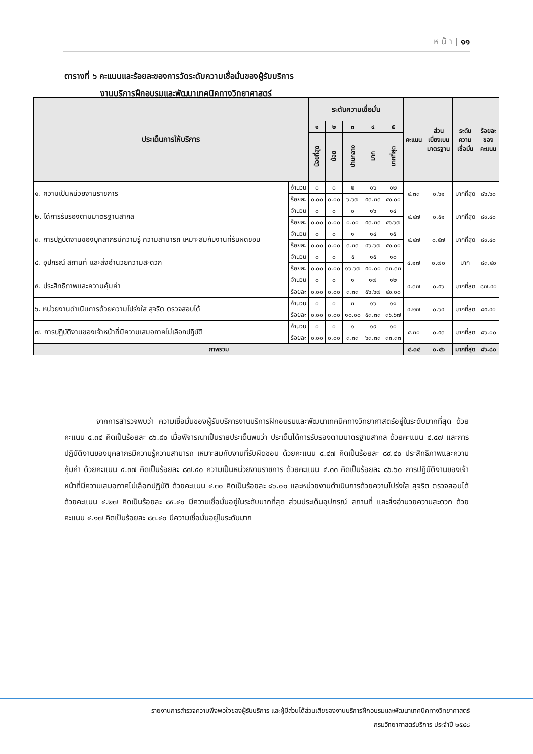ห น้ า | ๑๑
ตารางที่ ๖ คะแนนและร้อยละของการวัดระดับความเชื่อมั่นของผู้รับบริการ
งานบริการฝึกอบรมและพัฒนาเทคนิคทางวิทยาศาสตร์
| ประเด็นการให้บริการ | | ระดับความเชื่อมั่น | | | | | คะแนน | ส่วน เบี่ยงเบน มาตรฐาน | ระดับ ความ เชื่อมั่น | ร้อยละ ของ คะแนน |
| --- | --- | --- | --- | --- | --- | --- | --- | --- | --- | --- |
| | | ๑ | ๒ | ๓ | ๔ | ๕ | | | | |
| | | น้อยที่สุด | น้อย | ปานกลาง | มาก | มากที่สุด | | | | |
| ๑. ความเป็นหน่วยงานราชการ | จำนวน | ๐ | ๐ | ๒ | ๑๖ | ๑๒ | ๔.๓๓ | ๐.๖๑ | มากที่สุด | ๘๖.๖๐ |
| | ร้อยละ | ๐.๐๐ | ๐.๐๐ | ๖.๖๗ | ๕๓.๓๓ | ๔๐.๐๐ | | | | |
| ๒. ได้การรับรองตามมาตรฐานสากล | จำนวน | ๐ | ๐ | ๐ | ๑๖ | ๑๔ | ๔.๔๗ | ๐.๕๑ | มากที่สุด | ๘๙.๔๐ |
| | ร้อยละ | ๐.๐๐ | ๐.๐๐ | ๐.๐๐ | ๕๓.๓๓ | ๔๖.๖๗ | | | | |
| ๓. การปฏิบัติงานของบุคลากรมีความรู้ ความสามารถ เหมาะสมกับงานที่รับผิดชอบ | จำนวน | ๐ | ๐ | ๑ | ๑๔ | ๑๕ | ๔.๔๗ | ๐.๕๗ | มากที่สุด | ๘๙.๔๐ |
| | ร้อยละ | ๐.๐๐ | ๐.๐๐ | ๓.๓๓ | ๔๖.๖๗ | ๕๐.๐๐ | | | | |
| ๔. อุปกรณ์ สถานที่ และสิ่งอำนวยความสะดวก | จำนวน | ๐ | ๐ | ๕ | ๑๕ | ๑๐ | ๔.๑๗ | ๐.๗๐ | มาก | ๘๓.๔๐ |
| | ร้อยละ | ๐.๐๐ | ๐.๐๐ | ๑๖.๖๗ | ๕๐.๐๐ | ๓๓.๓๓ | | | | |
| ๕. ประสิทธิภาพและความคุ้มค่า | จำนวน | ๐ | ๐ | ๑ | ๑๗ | ๑๒ | ๔.๓๗ | ๐.๕๖ | มากที่สุด | ๘๗.๔๐ |
| | ร้อยละ | ๐.๐๐ | ๐.๐๐ | ๓.๓๓ | ๕๖.๖๗ | ๔๐.๐๐ | | | | |
| ๖. หน่วยงานดำเนินการด้วยความโปร่งใส สุจริต ตรวจสอบได้ | จำนวน | ๐ | ๐ | ๓ | ๑๖ | ๑๑ | ๔.๒๗ | ๐.๖๔ | มากที่สุด | ๘๕.๔๐ |
| | ร้อยละ | ๐.๐๐ | ๐.๐๐ | ๑๐.๐๐ | ๕๓.๓๓ | ๓๖.๖๗ | | | | |
| ๗. การปฏิบัติงานของเจ้าหน้าที่มีความเสมอภาคไม่เลือกปฏิบัติ | จำนวน | ๐ | ๐ | ๑ | ๑๙ | ๑๐ | ๔.๓๐ | ๐.๕๓ | มากที่สุด | ๘๖.๐๐ |
| | ร้อยละ | ๐.๐๐ | ๐.๐๐ | ๓.๓๓ | ๖๓.๓๓ | ๓๓.๓๓ | | | | |
| ภาพรวม | | | | | | | ๔.๓๔ | ๐.๔๖ | มากที่สุด | ๘๖.๘๐ |
จากการสำรวจพบว่า ความเชื่อมั่นของผู้รับบริการงานบริการฝึกอบรมและพัฒนาเทคนิคทางวิทยาศาสตร์อยู่ในระดับมากที่สุด ด้วยคะแนน ๔.๓๔ คิดเป็นร้อยละ ๘๖.๘๐ เมื่อพิจารณาเป็นรายประเด็นพบว่า ประเด็นได้การรับรองตามมาตรฐานสากล ด้วยคะแนน ๔.๔๗ และการปฏิบัติงานของบุคลากรมีความรู้ความสามารถ เหมาะสมกับงานที่รับผิดชอบ ด้วยคะแนน ๔.๔๗ คิดเป็นร้อยละ ๘๙.๔๐ ประสิทธิภาพและความคุ้มค่า ด้วยคะแนน ๔.๓๗ คิดเป็นร้อยละ ๘๗.๔๐ ความเป็นหน่วยงานราชการ ด้วยคะแนน ๔.๓๓ คิดเป็นร้อยละ ๘๖.๖๐ การปฏิบัติงานของเจ้าหน้าที่มีความเสมอภาคไม่เลือกปฏิบัติ ด้วยคะแนน ๔.๓๐ คิดเป็นร้อยละ ๘๖.๐๐ และหน่วยงานดำเนินการด้วยความโปร่งใส สุจริต ตรวจสอบได้ ด้วยคะแนน ๔.๒๗ คิดเป็นร้อยละ ๘๕.๔๐ มีความเชื่อมั่นอยู่ในระดับมากที่สุด ส่วนประเด็นอุปกรณ์ สถานที่ และสิ่งอำนวยความสะดวก ด้วยคะแนน ๔.๑๗ คิดเป็นร้อยละ ๘๓.๔๐ มีความเชื่อมั่นอยู่ในระดับมาก
รายงานการสำรวจความพึงพอใจของผู้รับบริการ และผู้มีส่วนได้ส่วนเสียของงานบริการฝึกอบรมและพัฒนาเทคนิคทางวิทยาศาสตร์
กรมวิทยาศาสตร์บริการ ประจำปี ๒๕๕๘